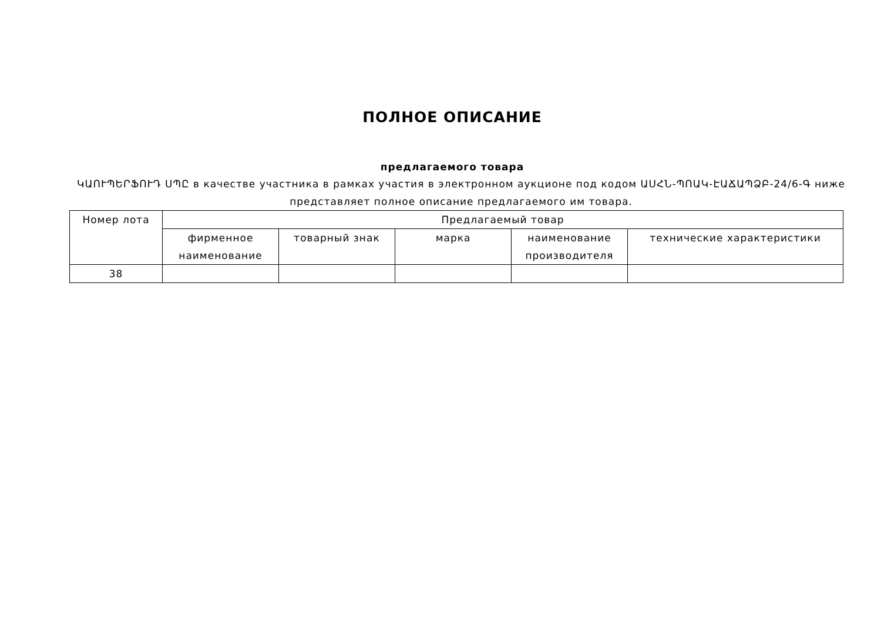ПОЛНОЕ ОПИСАНИЕ
предлагаемого товара
ԿԱՈՒՊԵՐՖՈՒԴ ՍՊԸ в качестве участника в рамках участия в электронном аукционе под кодом ԱՍՀՆ-ՊՈԱԿ-ԷԱՃԱՊՁԲ-24/6-Գ ниже представляет полное описание предлагаемого им товара.
| Номер лота | Предлагаемый товар | | | | |
| --- | --- | --- | --- | --- | --- |
| | фирменное наименование | товарный знак | марка | наименование производителя | технические характеристики |
| 38 | | | | | |